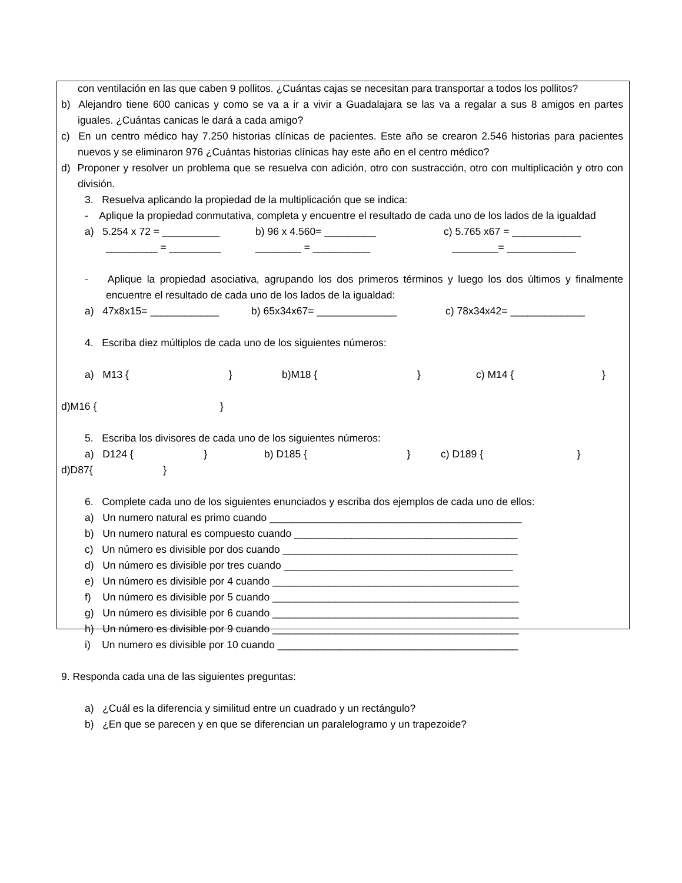con ventilación en las que caben 9 pollitos. ¿Cuántas cajas se necesitan para transportar a todos los pollitos?
b) Alejandro tiene 600 canicas y como se va a ir a vivir a Guadalajara se las va a regalar a sus 8 amigos en partes iguales. ¿Cuántas canicas le dará a cada amigo?
c) En un centro médico hay 7.250 historias clínicas de pacientes. Este año se crearon 2.546 historias para pacientes nuevos y se eliminaron 976 ¿Cuántas historias clínicas hay este año en el centro médico?
d) Proponer y resolver un problema que se resuelva con adición, otro con sustracción, otro con multiplicación y otro con división.
3. Resuelva aplicando la propiedad de la multiplicación que se indica:
- Aplique la propiedad conmutativa, completa y encuentre el resultado de cada uno de los lados de la igualdad
a) 5.254 x 72 = __________ b) 96 x 4.560= _________ c) 5.765 x67 = ____________
_________ = _________ ________ = __________ ________= ____________
- Aplique la propiedad asociativa, agrupando los dos primeros términos y luego los dos últimos y finalmente encuentre el resultado de cada uno de los lados de la igualdad:
a) 47x8x15= ____________ b) 65x34x67= ______________ c) 78x34x42= _____________
4. Escriba diez múltiplos de cada uno de los siguientes números:
a) M13 { } b)M18 { } c) M14 { }
d)M16 { }
5. Escriba los divisores de cada uno de los siguientes números:
a) D124 { } b) D185 { } c) D189 { }
d)D87{ }
6. Complete cada uno de los siguientes enunciados y escriba dos ejemplos de cada uno de ellos:
a) Un numero natural es primo cuando ____________________________________________
b) Un numero natural es compuesto cuando _______________________________________
c) Un número es divisible por dos cuando _________________________________________
d) Un número es divisible por tres cuando ________________________________________
e) Un número es divisible por 4 cuando ___________________________________________
f) Un número es divisible por 5 cuando ___________________________________________
g) Un número es divisible por 6 cuando ___________________________________________
h) Un número es divisible por 9 cuando ___________________________________________
i) Un numero es divisible por 10 cuando __________________________________________
9. Responda cada una de las siguientes preguntas:
a) ¿Cuál es la diferencia y similitud entre un cuadrado y un rectángulo?
b) ¿En que se parecen y en que se diferencian un paralelogramo y un trapezoide?